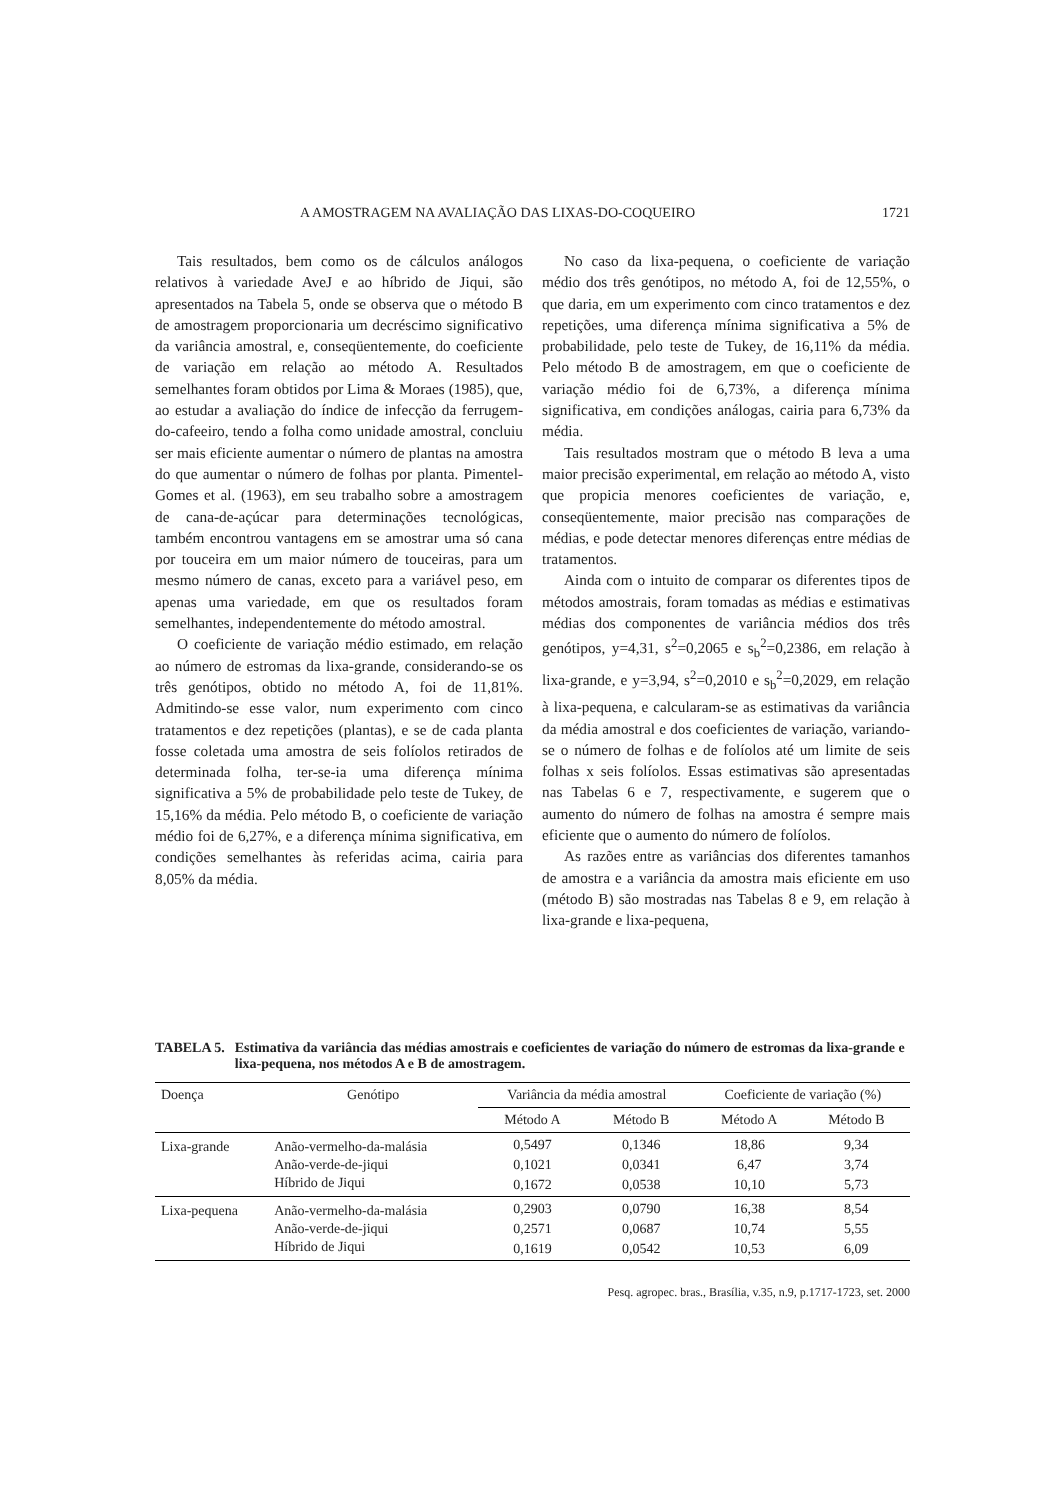A AMOSTRAGEM NA AVALIAÇÃO DAS LIXAS-DO-COQUEIRO 1721
Tais resultados, bem como os de cálculos análogos relativos à variedade AveJ e ao híbrido de Jiqui, são apresentados na Tabela 5, onde se observa que o método B de amostragem proporcionaria um decréscimo significativo da variância amostral, e, conseqüentemente, do coeficiente de variação em relação ao método A. Resultados semelhantes foram obtidos por Lima & Moraes (1985), que, ao estudar a avaliação do índice de infecção da ferrugem-do-cafeeiro, tendo a folha como unidade amostral, concluiu ser mais eficiente aumentar o número de plantas na amostra do que aumentar o número de folhas por planta. Pimentel-Gomes et al. (1963), em seu trabalho sobre a amostragem de cana-de-açúcar para determinações tecnológicas, também encontrou vantagens em se amostrar uma só cana por touceira em um maior número de touceiras, para um mesmo número de canas, exceto para a variável peso, em apenas uma variedade, em que os resultados foram semelhantes, independentemente do método amostral.
O coeficiente de variação médio estimado, em relação ao número de estromas da lixa-grande, considerando-se os três genótipos, obtido no método A, foi de 11,81%. Admitindo-se esse valor, num experimento com cinco tratamentos e dez repetições (plantas), e se de cada planta fosse coletada uma amostra de seis folíolos retirados de determinada folha, ter-se-ia uma diferença mínima significativa a 5% de probabilidade pelo teste de Tukey, de 15,16% da média. Pelo método B, o coeficiente de variação médio foi de 6,27%, e a diferença mínima significativa, em condições semelhantes às referidas acima, cairia para 8,05% da média.
No caso da lixa-pequena, o coeficiente de variação médio dos três genótipos, no método A, foi de 12,55%, o que daria, em um experimento com cinco tratamentos e dez repetições, uma diferença mínima significativa a 5% de probabilidade, pelo teste de Tukey, de 16,11% da média. Pelo método B de amostragem, em que o coeficiente de variação médio foi de 6,73%, a diferença mínima significativa, em condições análogas, cairia para 6,73% da média.
Tais resultados mostram que o método B leva a uma maior precisão experimental, em relação ao método A, visto que propicia menores coeficientes de variação, e, conseqüentemente, maior precisão nas comparações de médias, e pode detectar menores diferenças entre médias de tratamentos.
Ainda com o intuito de comparar os diferentes tipos de métodos amostrais, foram tomadas as médias e estimativas médias dos componentes de variância médios dos três genótipos, y=4,31, s<sup>2</sup>=0,2065 e s<sub>b</sub><sup>2</sup>=0,2386, em relação à lixa-grande, e y=3,94, s<sup>2</sup>=0,2010 e s<sub>b</sub><sup>2</sup>=0,2029, em relação à lixa-pequena, e calcularam-se as estimativas da variância da média amostral e dos coeficientes de variação, variando-se o número de folhas e de folíolos até um limite de seis folhas x seis folíolos. Essas estimativas são apresentadas nas Tabelas 6 e 7, respectivamente, e sugerem que o aumento do número de folhas na amostra é sempre mais eficiente que o aumento do número de folíolos.
As razões entre as variâncias dos diferentes tamanhos de amostra e a variância da amostra mais eficiente em uso (método B) são mostradas nas Tabelas 8 e 9, em relação à lixa-grande e lixa-pequena,
TABELA 5. Estimativa da variância das médias amostrais e coeficientes de variação do número de estromas da lixa-grande e lixa-pequena, nos métodos A e B de amostragem.
| Doença | Genótipo | Variância da média amostral | | Coeficiente de variação (%) | |
| --- | --- | --- | --- | --- | --- |
| | | Método A | Método B | Método A | Método B |
| Lixa-grande | Anão-vermelho-da-malásia | 0,5497 | 0,1346 | 18,86 | 9,34 |
| | Anão-verde-de-jiqui | 0,1021 | 0,0341 | 6,47 | 3,74 |
| | Híbrido de Jiqui | 0,1672 | 0,0538 | 10,10 | 5,73 |
| Lixa-pequena | Anão-vermelho-da-malásia | 0,2903 | 0,0790 | 16,38 | 8,54 |
| | Anão-verde-de-jiqui | 0,2571 | 0,0687 | 10,74 | 5,55 |
| | Híbrido de Jiqui | 0,1619 | 0,0542 | 10,53 | 6,09 |
Pesq. agropec. bras., Brasília, v.35, n.9, p.1717-1723, set. 2000